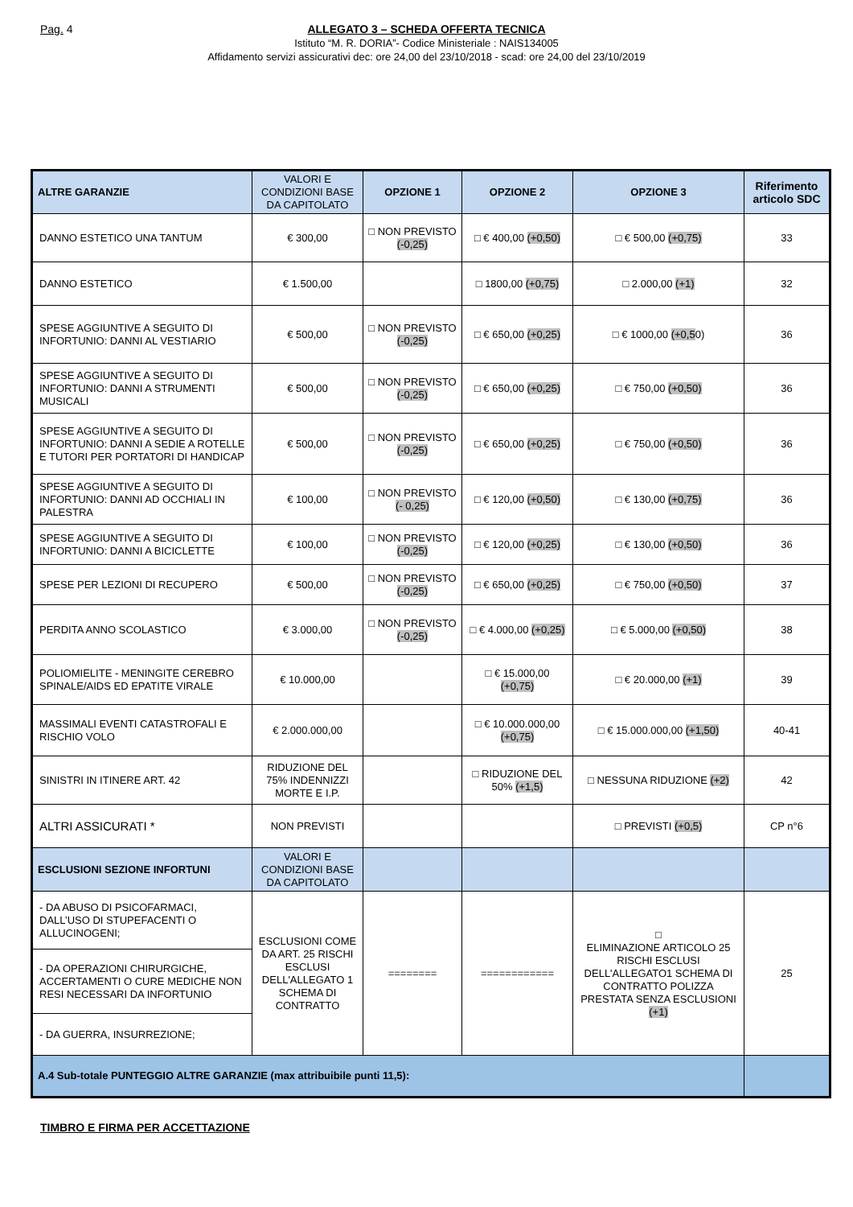Pag. 4
ALLEGATO 3 – SCHEDA OFFERTA TECNICA
Istituto “M. R. DORIA”- Codice Ministeriale : NAIS134005
Affidamento servizi assicurativi dec: ore 24,00 del 23/10/2018 - scad: ore 24,00 del 23/10/2019
| ALTRE GARANZIE | VALORI E CONDIZIONI BASE DA CAPITOLATO | OPZIONE 1 | OPZIONE 2 | OPZIONE 3 | Riferimento articolo SDC |
| --- | --- | --- | --- | --- | --- |
| DANNO ESTETICO UNA TANTUM | € 300,00 | □ NON PREVISTO (-0,25) | □ € 400,00 (+0,50) | □ € 500,00 (+0,75) | 33 |
| DANNO ESTETICO | € 1.500,00 | | □ 1800,00 (+0,75) | □ 2.000,00 (+1) | 32 |
| SPESE AGGIUNTIVE A SEGUITO DI INFORTUNIO: DANNI AL VESTIARIO | € 500,00 | □ NON PREVISTO (-0,25) | □ € 650,00 (+0,25) | □ € 1000,00 (+0,5 0) | 36 |
| SPESE AGGIUNTIVE A SEGUITO DI INFORTUNIO: DANNI A STRUMENTI MUSICALI | € 500,00 | □ NON PREVISTO (-0,25) | □ € 650,00 (+0,25) | □ € 750,00 (+0,50) | 36 |
| SPESE AGGIUNTIVE A SEGUITO DI INFORTUNIO: DANNI A SEDIE A ROTELLE E TUTORI PER PORTATORI DI HANDICAP | € 500,00 | □ NON PREVISTO (-0,25) | □ € 650,00 (+0,25) | □ € 750,00 (+0,50) | 36 |
| SPESE AGGIUNTIVE A SEGUITO DI INFORTUNIO: DANNI AD OCCHIALI IN PALESTRA | € 100,00 | □ NON PREVISTO (- 0,25) | □ € 120,00 (+0,50) | □ € 130,00 (+0,75) | 36 |
| SPESE AGGIUNTIVE A SEGUITO DI INFORTUNIO: DANNI A BICICLETTE | € 100,00 | □ NON PREVISTO (-0,25) | □ € 120,00 (+0,25) | □ € 130,00 (+0,50) | 36 |
| SPESE PER LEZIONI DI RECUPERO | € 500,00 | □ NON PREVISTO (-0,25) | □ € 650,00 (+0,25) | □ € 750,00 (+0,50) | 37 |
| PERDITA ANNO SCOLASTICO | € 3.000,00 | □ NON PREVISTO (-0,25) | □ € 4.000,00 (+0,25) | □ € 5.000,00 (+0,50) | 38 |
| POLIOMIELITE - MENINGITE CEREBRO SPINALE/AIDS ED EPATITE VIRALE | € 10.000,00 | | □ € 15.000,00 (+0,75) | □ € 20.000,00 (+1) | 39 |
| MASSIMALI EVENTI CATASTROFALI E RISCHIO VOLO | € 2.000.000,00 | | □ € 10.000.000,00 (+0,75) | □ € 15.000.000,00 (+1,50) | 40-41 |
| SINISTRI IN ITINERE ART. 42 | RIDUZIONE DEL 75% INDENNIZZI MORTE E I.P. | | □ RIDUZIONE DEL 50% (+1,5) | □ NESSUNA RIDUZIONE (+2) | 42 |
| ALTRI ASSICURATI * | NON PREVISTI | | | □ PREVISTI (+0,5) | CP n°6 |
| ESCLUSIONI SEZIONE INFORTUNI | VALORI E CONDIZIONI BASE DA CAPITOLATO | | | | |
| - DA ABUSO DI PSICOFARMACI, DALL’USO DI STUPEFACENTI O ALLUCINOGENI; | ESCLUSIONI COME DA ART. 25 RISCHI ESCLUSI DELL'ALLEGATO 1 SCHEMA DI CONTRATTO | ======== | ============ | □ ELIMINAZIONE ARTICOLO 25 RISCHI ESCLUSI DELL'ALLEGATO1 SCHEMA DI CONTRATTO POLIZZA PRESTATA SENZA ESCLUSIONI (+1) | 25 |
| - DA OPERAZIONI CHIRURGICHE, ACCERTAMENTI O CURE MEDICHE NON RESI NECESSARI DA INFORTUNIO | | | | | |
| - DA GUERRA, INSURREZIONE; | | | | | |
| A.4 Sub-totale PUNTEGGIO ALTRE GARANZIE (max attribuibile punti 11,5): | | | | | |
TIMBRO E FIRMA PER ACCETTAZIONE